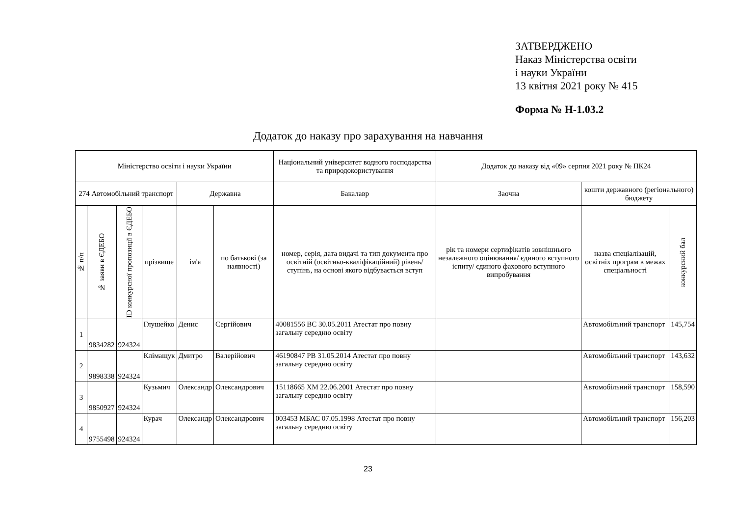ЗАТВЕРДЖЕНО
Наказ Міністерства освіти
і науки України
13 квітня 2021 року № 415
Форма № Н-1.03.2
Додаток до наказу про зарахування на навчання
| Міністерство освіти і науки України | | | | | | Національний університет водного господарства та природокористування | Додаток до наказу від «09» серпня 2021 року № ПК24 | | |
| 274 Автомобільний транспорт | | | | Державна | | Бакалавр | Заочна | кошти державного (регіонального) бюджету | |
| № п/п | № заяви в ЄДЕБО | ID конкурсної пропозиції в ЄДЕБО | прізвище | ім'я | по батькові (за наявності) | номер, серія, дата видачі та тип документа про освітній (освітньо-кваліфікаційний) рівень/ступінь, на основі якого відбувається вступ | рік та номери сертифікатів зовнішнього незалежного оцінювання/ єдиного вступного іспиту/ єдиного фахового вступного випробування | назва спеціалізацій, освітніх програм в межах спеціальності | конкурсний бал |
| 1 | 9834282 | 924324 | Глушейко | Денис | Сергійович | 40081556 ВС 30.05.2011 Атестат про повну загальну середню освіту | | Автомобільний транспорт | 145,754 |
| 2 | 9898338 | 924324 | Клімащук | Дмитро | Валерійович | 46190847 РВ 31.05.2014 Атестат про повну загальну середню освіту | | Автомобільний транспорт | 143,632 |
| 3 | 9850927 | 924324 | Кузьмич | Олександр | Олександрович | 15118665 ХМ 22.06.2001 Атестат про повну загальну середню освіту | | Автомобільний транспорт | 158,590 |
| 4 | 9755498 | 924324 | Курач | Олександр | Олександрович | 003453 МБАС 07.05.1998 Атестат про повну загальну середню освіту | | Автомобільний транспорт | 156,203 |
23